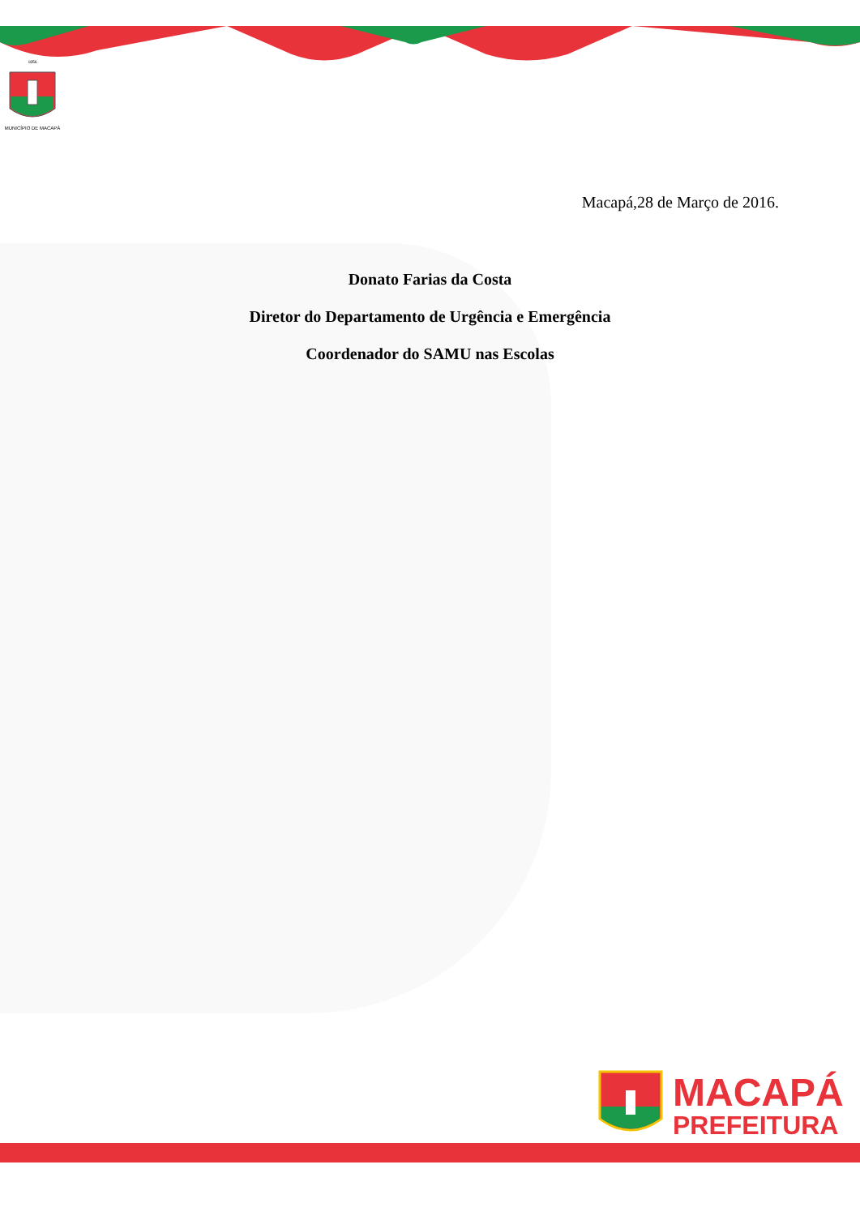MUNICÍPIO DE MACAPÁ
1856
Macapá,28 de Março de 2016.
Donato Farias da Costa
Diretor do Departamento de Urgência e Emergência
Coordenador do SAMU nas Escolas
MACAPÁ
PREFEITURA